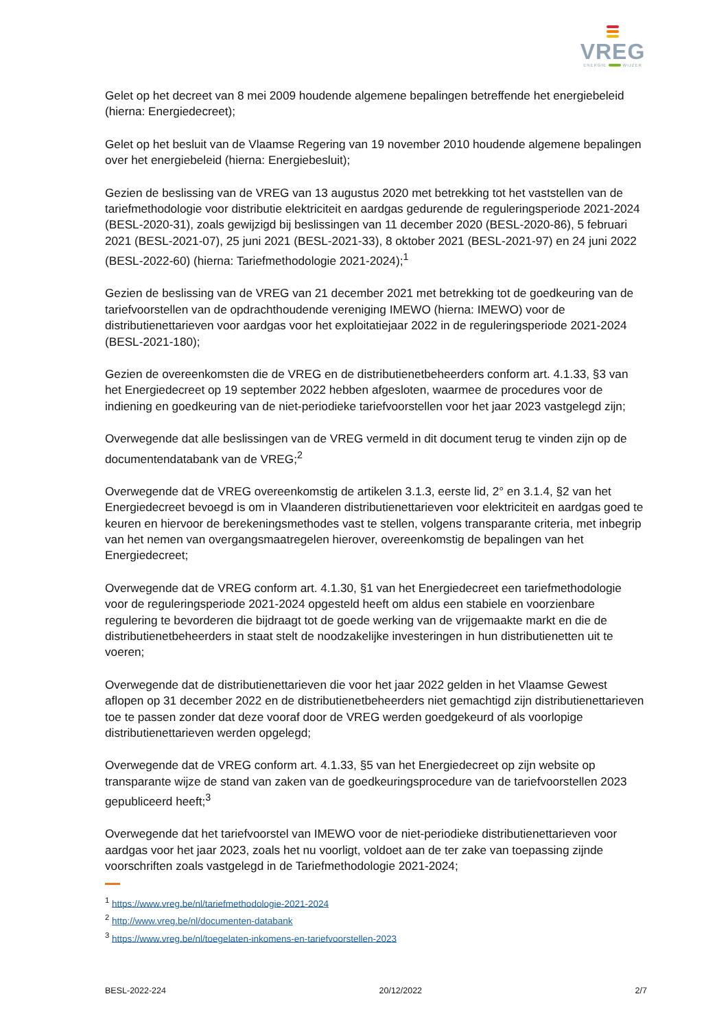VREG
ENERGIE WIJZER
Gelet op het decreet van 8 mei 2009 houdende algemene bepalingen betreffende het energiebeleid (hierna: Energiedecreet);
Gelet op het besluit van de Vlaamse Regering van 19 november 2010 houdende algemene bepalingen over het energiebeleid (hierna: Energiebesluit);
Gezien de beslissing van de VREG van 13 augustus 2020 met betrekking tot het vaststellen van de tariefmethodologie voor distributie elektriciteit en aardgas gedurende de reguleringsperiode 2021-2024 (BESL-2020-31), zoals gewijzigd bij beslissingen van 11 december 2020 (BESL-2020-86), 5 februari 2021 (BESL-2021-07), 25 juni 2021 (BESL-2021-33), 8 oktober 2021 (BESL-2021-97) en 24 juni 2022 (BESL-2022-60) (hierna: Tariefmethodologie 2021-2024);<sup>1</sup>
Gezien de beslissing van de VREG van 21 december 2021 met betrekking tot de goedkeuring van de tariefvoorstellen van de opdrachthoudende vereniging IMEWO (hierna: IMEWO) voor de distributienettarieven voor aardgas voor het exploitatiejaar 2022 in de reguleringsperiode 2021-2024 (BESL-2021-180);
Gezien de overeenkomsten die de VREG en de distributienetbeheerders conform art. 4.1.33, §3 van het Energiedecreet op 19 september 2022 hebben afgesloten, waarmee de procedures voor de indiening en goedkeuring van de niet-periodieke tariefvoorstellen voor het jaar 2023 vastgelegd zijn;
Overwegende dat alle beslissingen van de VREG vermeld in dit document terug te vinden zijn op de documentendatabank van de VREG;<sup>2</sup>
Overwegende dat de VREG overeenkomstig de artikelen 3.1.3, eerste lid, 2° en 3.1.4, §2 van het Energiedecreet bevoegd is om in Vlaanderen distributienettarieven voor elektriciteit en aardgas goed te keuren en hiervoor de berekeningsmethodes vast te stellen, volgens transparante criteria, met inbegrip van het nemen van overgangsmaatregelen hierover, overeenkomstig de bepalingen van het Energiedecreet;
Overwegende dat de VREG conform art. 4.1.30, §1 van het Energiedecreet een tariefmethodologie voor de reguleringsperiode 2021-2024 opgesteld heeft om aldus een stabiele en voorzienbare regulering te bevorderen die bijdraagt tot de goede werking van de vrijgemaakte markt en die de distributienetbeheerders in staat stelt de noodzakelijke investeringen in hun distributienetten uit te voeren;
Overwegende dat de distributienettarieven die voor het jaar 2022 gelden in het Vlaamse Gewest aflopen op 31 december 2022 en de distributienetbeheerders niet gemachtigd zijn distributienettarieven toe te passen zonder dat deze vooraf door de VREG werden goedgekeurd of als voorlopige distributienettarieven werden opgelegd;
Overwegende dat de VREG conform art. 4.1.33, §5 van het Energiedecreet op zijn website op transparante wijze de stand van zaken van de goedkeuringsprocedure van de tariefvoorstellen 2023 gepubliceerd heeft;<sup>3</sup>
Overwegende dat het tariefvoorstel van IMEWO voor de niet-periodieke distributienettarieven voor aardgas voor het jaar 2023, zoals het nu voorligt, voldoet aan de ter zake van toepassing zijnde voorschriften zoals vastgelegd in de Tariefmethodologie 2021-2024;
<sup>1</sup> https://www.vreg.be/nl/tariefmethodologie-2021-2024
<sup>2</sup> http://www.vreg.be/nl/documenten-databank
<sup>3</sup> https://www.vreg.be/nl/toegelaten-inkomens-en-tariefvoorstellen-2023
BESL-2022-224 20/12/2022 2/7